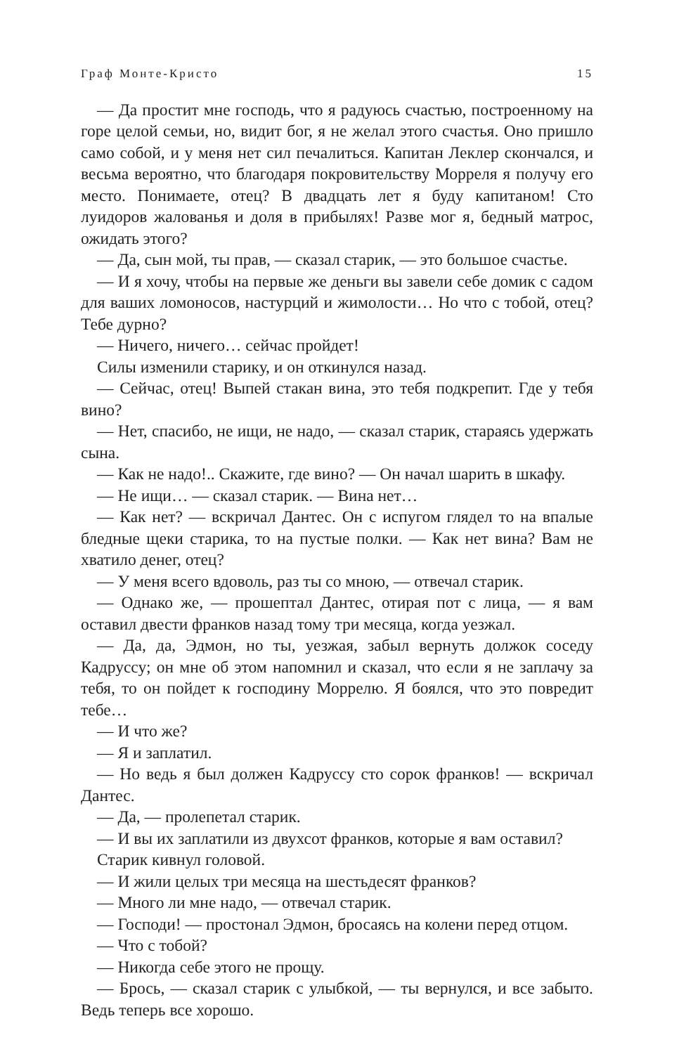Граф Монте-Кристо 15
— Да простит мне господь, что я радуюсь счастью, построенному на горе целой семьи, но, видит бог, я не желал этого счастья. Оно пришло само собой, и у меня нет сил печалиться. Капитан Леклер скончался, и весьма вероятно, что благодаря покровительству Морреля я получу его место. Понимаете, отец? В двадцать лет я буду капитаном! Сто луидоров жалованья и доля в прибылях! Разве мог я, бедный матрос, ожидать этого?
— Да, сын мой, ты прав, — сказал старик, — это большое счастье.
— И я хочу, чтобы на первые же деньги вы завели себе домик с садом для ваших ломоносов, настурций и жимолости… Но что с тобой, отец? Тебе дурно?
— Ничего, ничего… сейчас пройдет!
Силы изменили старику, и он откинулся назад.
— Сейчас, отец! Выпей стакан вина, это тебя подкрепит. Где у тебя вино?
— Нет, спасибо, не ищи, не надо, — сказал старик, стараясь удержать сына.
— Как не надо!.. Скажите, где вино? — Он начал шарить в шкафу.
— Не ищи… — сказал старик. — Вина нет…
— Как нет? — вскричал Дантес. Он с испугом глядел то на впалые бледные щеки старика, то на пустые полки. — Как нет вина? Вам не хватило денег, отец?
— У меня всего вдоволь, раз ты со мною, — отвечал старик.
— Однако же, — прошептал Дантес, отирая пот с лица, — я вам оставил двести франков назад тому три месяца, когда уезжал.
— Да, да, Эдмон, но ты, уезжая, забыл вернуть должок соседу Кадруссу; он мне об этом напомнил и сказал, что если я не заплачу за тебя, то он пойдет к господину Моррелю. Я боялся, что это повредит тебе…
— И что же?
— Я и заплатил.
— Но ведь я был должен Кадруссу сто сорок франков! — вскричал Дантес.
— Да, — пролепетал старик.
— И вы их заплатили из двухсот франков, которые я вам оставил?
Старик кивнул головой.
— И жили целых три месяца на шестьдесят франков?
— Много ли мне надо, — отвечал старик.
— Господи! — простонал Эдмон, бросаясь на колени перед отцом.
— Что с тобой?
— Никогда себе этого не прощу.
— Брось, — сказал старик с улыбкой, — ты вернулся, и все забыто. Ведь теперь все хорошо.